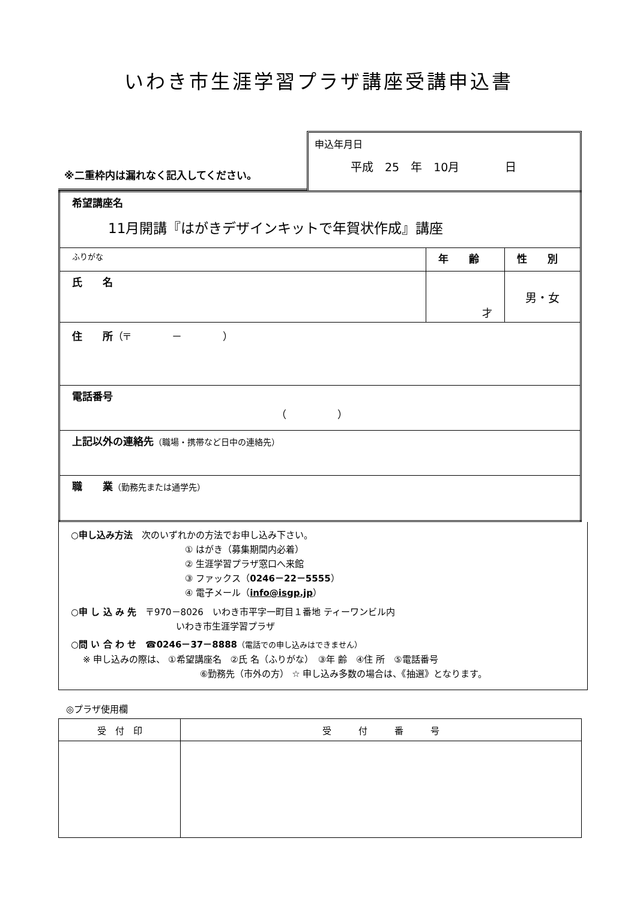いわき市生涯学習プラザ講座受講申込書
※二重枠内は漏れなく記入してください。
申込年月日
平成　25　年　10月　　　　日
| 希望講座名 11月開講『はがきデザインキットで年賀状作成』講座 | | |
| ふりがな | 年 齢 | 性 別 |
| 氏 名 | 才 | 男・女 |
| 住 所 （〒 － ） | | |
| 電話番号 （ ） | | |
| 上記以外の連絡先 （職場・携帯など日中の連絡先） | | |
| 職 業 （勤務先または通学先） | | |
○申し込み方法　次のいずれかの方法でお申し込み下さい。
① はがき（募集期間内必着）
② 生涯学習プラザ窓口へ来館
③ ファックス（0246－22－5555）
④ 電子メール（info@isgp.jp）
○申 し 込 み 先　〒970－8026　いわき市平字一町目１番地 ティーワンビル内
いわき市生涯学習プラザ
○問 い 合 わ せ　☎0246－37－8888（電話での申し込みはできません）
※ 申し込みの際は、 ①希望講座名　②氏 名（ふりがな）　③年 齢　④住 所　⑤電話番号
⑥勤務先（市外の方） ☆ 申し込み多数の場合は、《抽選》となります。
◎プラザ使用欄
| 受 付 印 | 受 付 番 号 |